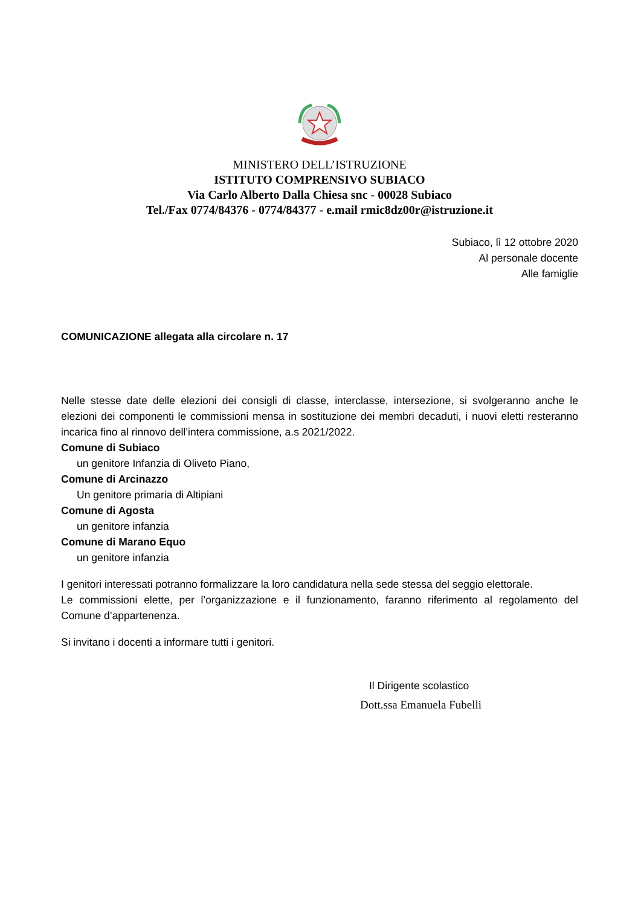MINISTERO DELL’ISTRUZIONE
ISTITUTO COMPRENSIVO SUBIACO
Via Carlo Alberto Dalla Chiesa snc - 00028 Subiaco
Tel./Fax 0774/84376 - 0774/84377 - e.mail rmic8dz00r@istruzione.it
Subiaco, lì 12 ottobre 2020
Al personale docente
Alle famiglie
COMUNICAZIONE allegata alla circolare n. 17
Nelle stesse date delle elezioni dei consigli di classe, interclasse, intersezione, si svolgeranno anche le elezioni dei componenti le commissioni mensa in sostituzione dei membri decaduti, i nuovi eletti resteranno incarica fino al rinnovo dell’intera commissione, a.s 2021/2022.
Comune di Subiaco
un genitore Infanzia di Oliveto Piano,
Comune di Arcinazzo
Un genitore primaria di Altipiani
Comune di Agosta
un genitore infanzia
Comune di Marano Equo
un genitore infanzia
I genitori interessati potranno formalizzare la loro candidatura nella sede stessa del seggio elettorale.
Le commissioni elette, per l’organizzazione e il funzionamento, faranno riferimento al regolamento del Comune d’appartenenza.
Si invitano i docenti a informare tutti i genitori.
Il Dirigente scolastico
Dott.ssa Emanuela Fubelli